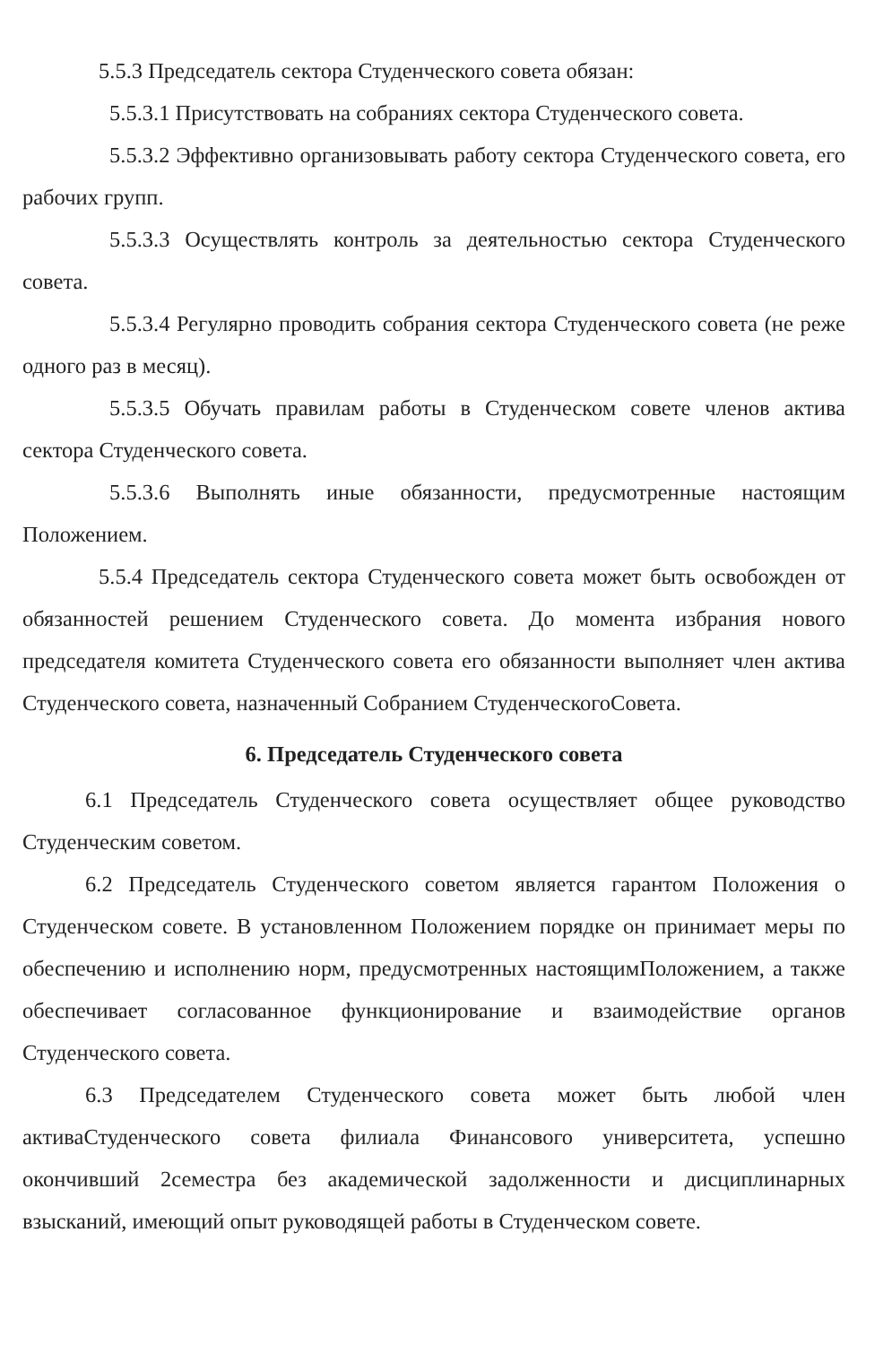5.5.3 Председатель сектора Студенческого совета обязан:
5.5.3.1 Присутствовать на собраниях сектора Студенческого совета.
5.5.3.2 Эффективно организовывать работу сектора Студенческого совета, его рабочих групп.
5.5.3.3 Осуществлять контроль за деятельностью сектора Студенческого совета.
5.5.3.4 Регулярно проводить собрания сектора Студенческого совета (не реже одного раз в месяц).
5.5.3.5 Обучать правилам работы в Студенческом совете членов актива сектора Студенческого совета.
5.5.3.6 Выполнять иные обязанности, предусмотренные настоящим Положением.
5.5.4 Председатель сектора Студенческого совета может быть освобожден от обязанностей решением Студенческого совета. До момента избрания нового председателя комитета Студенческого совета его обязанности выполняет член актива Студенческого совета, назначенный Собранием СтуденческогоСовета.
6. Председатель Студенческого совета
6.1 Председатель Студенческого совета осуществляет общее руководство Студенческим советом.
6.2 Председатель Студенческого советом является гарантом Положения о Студенческом совете. В установленном Положением порядке он принимает меры по обеспечению и исполнению норм, предусмотренных настоящимПоложением, а также обеспечивает согласованное функционирование и взаимодействие органов Студенческого совета.
6.3 Председателем Студенческого совета может быть любой член активаСтуденческого совета филиала Финансового университета, успешно окончивший 2семестра без академической задолженности и дисциплинарных взысканий, имеющий опыт руководящей работы в Студенческом совете.